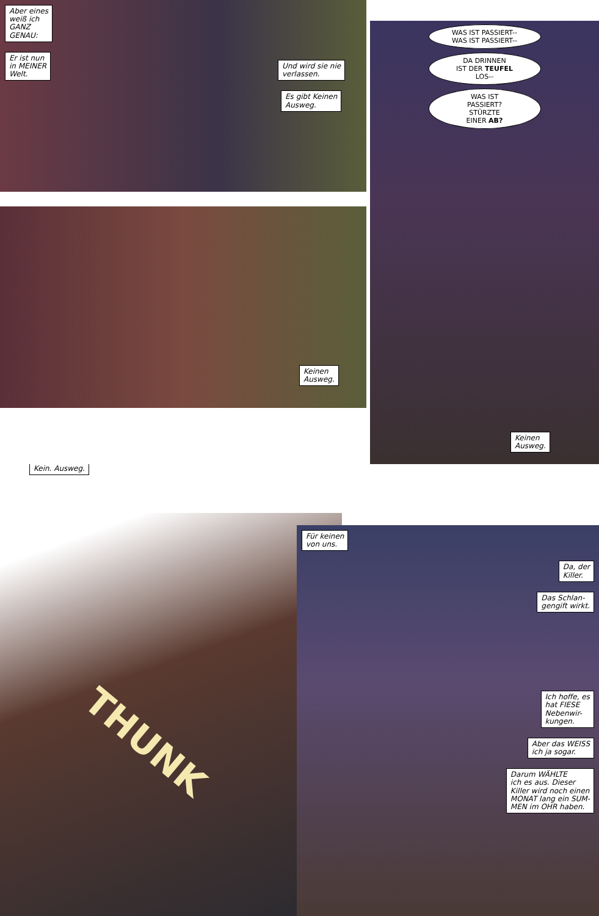Aber eines
weiß ich
GANZ
GENAU:
Er ist nun
in MEINER
Welt.
Und wird sie nie
verlassen.
Es gibt Keinen
Ausweg.
Keinen
Ausweg.
WAS IST PASSIERT--
WAS IST PASSIERT--
DA DRINNEN
IST DER TEUFEL
LOS--
WAS IST
PASSIERT?
STÜRZTE
EINER AB?
Keinen
Ausweg.
Kein. Ausweg.
THUNK
Für keinen
von uns.
Da, der
Killer.
Das Schlan-
gengift wirkt.
Ich hoffe, es
hat FIESE
Nebenwir-
kungen.
Aber das WEISS
ich ja sogar.
Darum WÄHLTE
ich es aus. Dieser
Killer wird noch einen
MONAT lang ein SUM-
MEN im OHR haben.